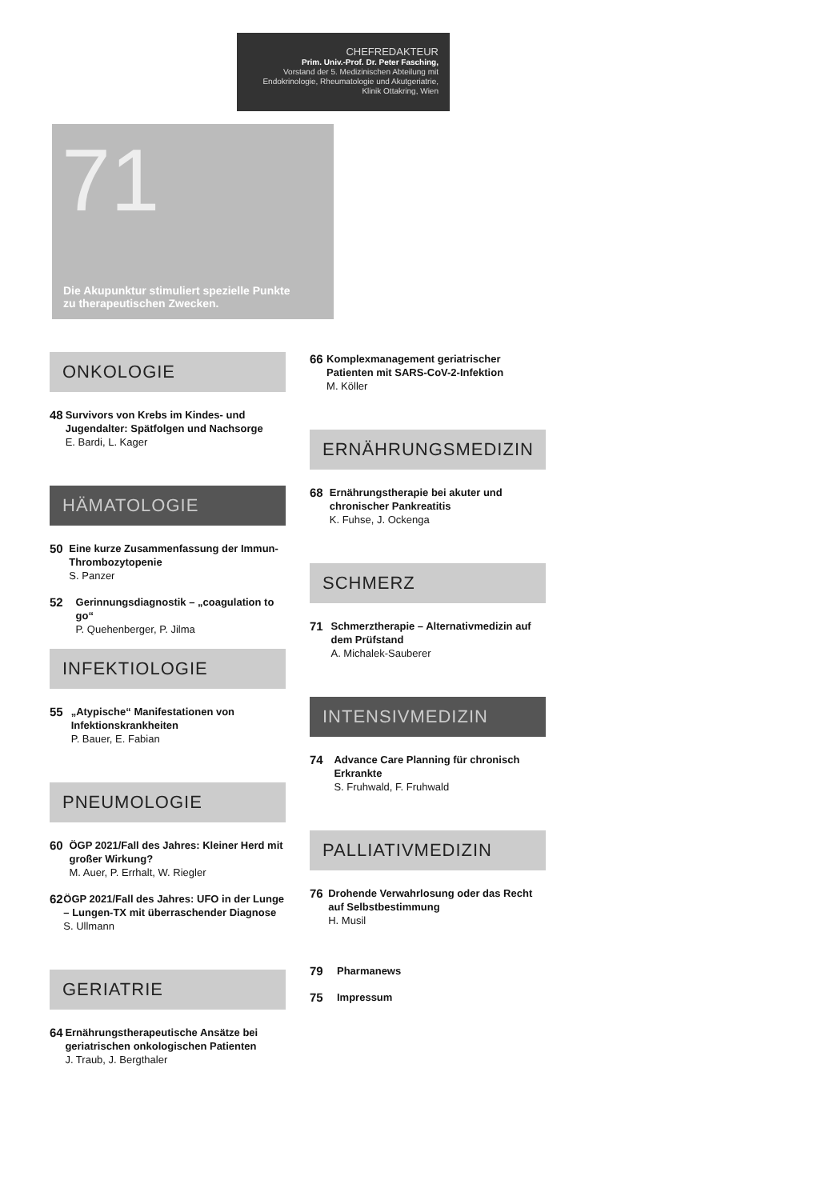CHEFREDAKTEUR
Prim. Univ.-Prof. Dr. Peter Fasching,
Vorstand der 5. Medizinischen Abteilung mit
Endokrinologie, Rheumatologie und Akutgeriatrie,
Klinik Ottakring, Wien
71
Die Akupunktur stimuliert spezielle Punkte
zu therapeutischen Zwecken.
ONKOLOGIE
48
Survivors von Krebs im Kindes- und Jugendalter: Spätfolgen und Nachsorge
E. Bardi, L. Kager
HÄMATOLOGIE
50
Eine kurze Zusammenfassung der Immun-Thrombozytopenie
S. Panzer
52
Gerinnungsdiagnostik – „coagulation to go“P. Quehenberger, P. Jilma
INFEKTIOLOGIE
55
„Atypische“ Manifestationen von Infektionskrankheiten
P. Bauer, E. Fabian
PNEUMOLOGIE
60
ÖGP 2021/Fall des Jahres: Kleiner Herd mit großer Wirkung?
M. Auer, P. Errhalt, W. Riegler
62
ÖGP 2021/Fall des Jahres: UFO in der Lunge – Lungen-TX mit überraschender Diagnose
S. Ullmann
GERIATRIE
64
Ernährungstherapeutische Ansätze bei geriatrischen onkologischen Patienten
J. Traub, J. Bergthaler
66
Komplexmanagement geriatrischer Patienten mit SARS-CoV-2-Infektion
M. Köller
ERNÄHRUNGSMEDIZIN
68
Ernährungstherapie bei akuter und chronischer Pankreatitis
K. Fuhse, J. Ockenga
SCHMERZ
71
Schmerztherapie – Alternativmedizin auf dem Prüfstand
A. Michalek-Sauberer
INTENSIVMEDIZIN
74
Advance Care Planning für chronisch Erkrankte
S. Fruhwald, F. Fruhwald
PALLIATIVMEDIZIN
76
Drohende Verwahrlosung oder das Recht auf Selbstbestimmung
H. Musil
79
Pharmanews
75
Impressum